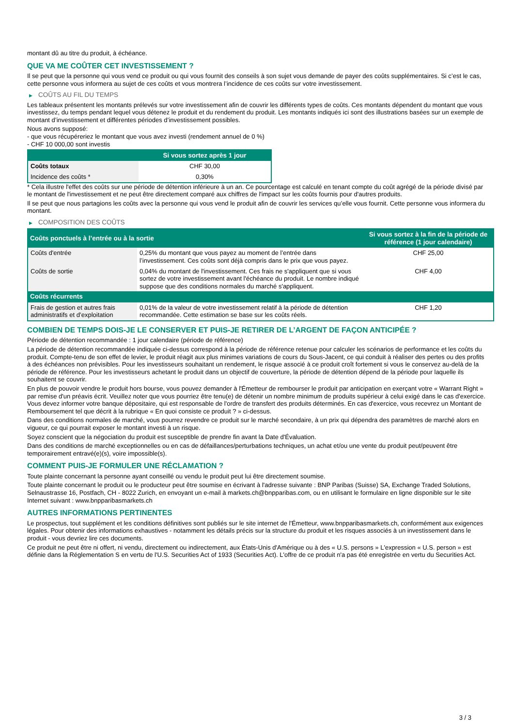montant dû au titre du produit, à échéance.
QUE VA ME COÛTER CET INVESTISSEMENT ?
Il se peut que la personne qui vous vend ce produit ou qui vous fournit des conseils à son sujet vous demande de payer des coûts supplémentaires. Si c’est le cas, cette personne vous informera au sujet de ces coûts et vous montrera l’incidence de ces coûts sur votre investissement.
▶ COÛTS AU FIL DU TEMPS
Les tableaux présentent les montants prélevés sur votre investissement afin de couvrir les différents types de coûts. Ces montants dépendent du montant que vous investissez, du temps pendant lequel vous détenez le produit et du rendement du produit. Les montants indiqués ici sont des illustrations basées sur un exemple de montant d’investissement et différentes périodes d’investissement possibles.
Nous avons supposé:
- que vous récupéreriez le montant que vous avez investi (rendement annuel de 0 %)
- CHF 10 000,00 sont investis
| | Si vous sortez après 1 jour |
| --- | --- |
| Coûts totaux | CHF 30,00 |
| Incidence des coûts * | 0,30% |
* Cela illustre l'effet des coûts sur une période de détention inférieure à un an. Ce pourcentage est calculé en tenant compte du coût agrégé de la période divisé par le montant de l'investissement et ne peut être directement comparé aux chiffres de l'impact sur les coûts fournis pour d'autres produits.
Il se peut que nous partagions les coûts avec la personne qui vous vend le produit afin de couvrir les services qu’elle vous fournit. Cette personne vous informera du montant.
▶ COMPOSITION DES COÛTS
| Coûts ponctuels à l’entrée ou à la sortie | | Si vous sortez à la fin de la période de référence (1 jour calendaire) |
| --- | --- | --- |
| Coûts d'entrée | 0,25% du montant que vous payez au moment de l’entrée dans l’investissement. Ces coûts sont déjà compris dans le prix que vous payez. | CHF 25,00 |
| Coûts de sortie | 0,04% du montant de l'investissement. Ces frais ne s'appliquent que si vous sortez de votre investissement avant l'échéance du produit. Le nombre indiqué suppose que des conditions normales du marché s'appliquent. | CHF 4,00 |
| Coûts récurrents | | |
| Frais de gestion et autres frais administratifs et d’exploitation | 0,01% de la valeur de votre investissement relatif à la période de détention recommandée. Cette estimation se base sur les coûts réels. | CHF 1,20 |
COMBIEN DE TEMPS DOIS-JE LE CONSERVER ET PUIS-JE RETIRER DE L’ARGENT DE FAÇON ANTICIPÉE ?
Période de détention recommandée : 1 jour calendaire (période de référence)
La période de détention recommandée indiquée ci-dessus correspond à la période de référence retenue pour calculer les scénarios de performance et les coûts du produit. Compte-tenu de son effet de levier, le produit réagit aux plus minimes variations de cours du Sous-Jacent, ce qui conduit à réaliser des pertes ou des profits à des échéances non prévisibles. Pour les investisseurs souhaitant un rendement, le risque associé à ce produit croît fortement si vous le conservez au-delà de la période de référence. Pour les investisseurs achetant le produit dans un objectif de couverture, la période de détention dépend de la période pour laquelle ils souhaitent se couvrir.
En plus de pouvoir vendre le produit hors bourse, vous pouvez demander à l'Émetteur de rembourser le produit par anticipation en exerçant votre « Warrant Right » par remise d'un préavis écrit. Veuillez noter que vous pourriez être tenu(e) de détenir un nombre minimum de produits supérieur à celui exigé dans le cas d'exercice. Vous devez informer votre banque dépositaire, qui est responsable de l'ordre de transfert des produits déterminés. En cas d'exercice, vous recevrez un Montant de Remboursement tel que décrit à la rubrique « En quoi consiste ce produit ? » ci-dessus.
Dans des conditions normales de marché, vous pourrez revendre ce produit sur le marché secondaire, à un prix qui dépendra des paramètres de marché alors en vigueur, ce qui pourrait exposer le montant investi à un risque.
Soyez conscient que la négociation du produit est susceptible de prendre fin avant la Date d'Évaluation.
Dans des conditions de marché exceptionnelles ou en cas de défaillances/perturbations techniques, un achat et/ou une vente du produit peut/peuvent être temporairement entravé(e)(s), voire impossible(s).
COMMENT PUIS-JE FORMULER UNE RÉCLAMATION ?
Toute plainte concernant la personne ayant conseillé ou vendu le produit peut lui être directement soumise.
Toute plainte concernant le produit ou le producteur peut être soumise en écrivant à l'adresse suivante : BNP Paribas (Suisse) SA, Exchange Traded Solutions, Selnaustrasse 16, Postfach, CH - 8022 Zurich, en envoyant un e-mail à markets.ch@bnpparibas.com, ou en utilisant le formulaire en ligne disponible sur le site Internet suivant : www.bnpparibasmarkets.ch
AUTRES INFORMATIONS PERTINENTES
Le prospectus, tout supplément et les conditions définitives sont publiés sur le site internet de l'Émetteur, www.bnpparibasmarkets.ch, conformément aux exigences légales. Pour obtenir des informations exhaustives - notamment les détails précis sur la structure du produit et les risques associés à un investissement dans le produit - vous devriez lire ces documents.
Ce produit ne peut être ni offert, ni vendu, directement ou indirectement, aux États-Unis d'Amérique ou à des « U.S. persons » L'expression « U.S. person » est définie dans la Réglementation S en vertu de l'U.S. Securities Act of 1933 (Securities Act). L'offre de ce produit n'a pas été enregistrée en vertu du Securities Act.
3 / 3